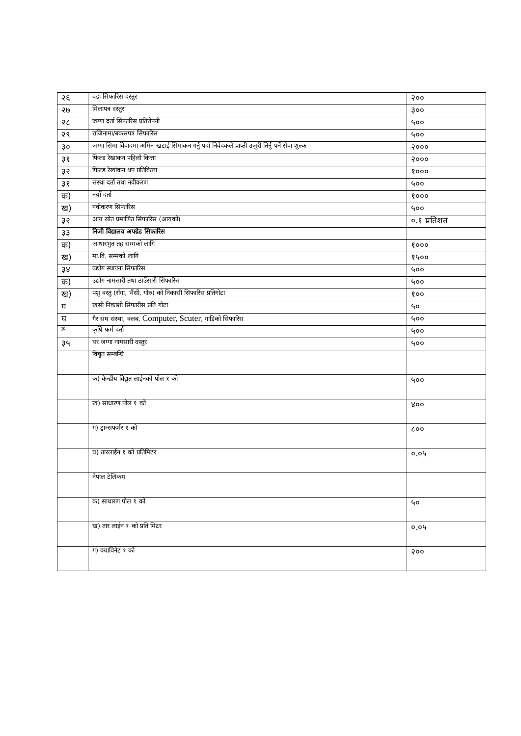| २६ | वडा सिफारिस दस्तुर | २०० |
| २७ | मिलापत्र दस्तुर | ३०० |
| २८ | जग्गा दर्ता सिफारिस प्रतिरोपनी | ५०० |
| २९ | राजिनामा/बकसपत्र सिफारिस | ५०० |
| ३० | जग्गा सिमा विवादमा अमिन खटाई सिमाकन गर्नु पर्दा निवेदकले प्राप्ती उजुरी तिर्नु पर्ने सेवा शुल्क | २००० |
| ३१ | फिल्ड रेखांकन पहिलो कित्ता | २००० |
| ३२ | फिल्ड रेखांकन थप प्रतिकित्ता | १००० |
| ३१ | संस्था दर्ता तथा नवीकरण | ५०० |
| क) | नयाँ दर्ता | १००० |
| ख) | नवीकरण सिफारिस | ५०० |
| ३२ | आय स्रोत प्रमाणित सिफारिस (आयको) | ०.१ प्रतिशत |
| ३३ | निजी विद्यालय अपग्रेड सिफारिस | |
| क) | आधारभुत तह सम्मको लागि | १००० |
| ख) | मा.वि. सम्मको लागि | १५०० |
| ३४ | उद्योग स्थापना सिफारिस | ५०० |
| क) | उद्योग नामसारी तथा ठाउँसारी सिफारिस | ५०० |
| ख) | पशु वस्तु (राँगा, भैंसी, गोरु) को निकासी सिफारिस प्रतिगोटा | १०० |
| ग | खसी निकाशी सिफारीस प्रति गोटा | ५० |
| घ | गैर संघ संस्था, क्लब, Computer, Scuter , गाडिको सिफारिस | ५०० |
| ङ | कृषि फर्म दर्ता | ५०० |
| ३५ | घर जग्गा नामसारी दस्तुर | ५०० |
| | विद्युत सम्बन्धि | |
| | क) केन्द्रीय विद्युत लाईनको पोल १ को | ५०० |
| | ख) साधारण पोल १ को | ४०० |
| | ग) ट्रान्सफर्मर १ को | ८०० |
| | घ) तारलाईन १ को प्रतिमिटर | ०.०५ |
| | नेपाल टेलिकम | |
| | क) साधारण पोल १ को | ५० |
| | ख) तार लाईन १ को प्रति मिटर | ०.०५ |
| | ग) क्याविनेट १ को | २०० |